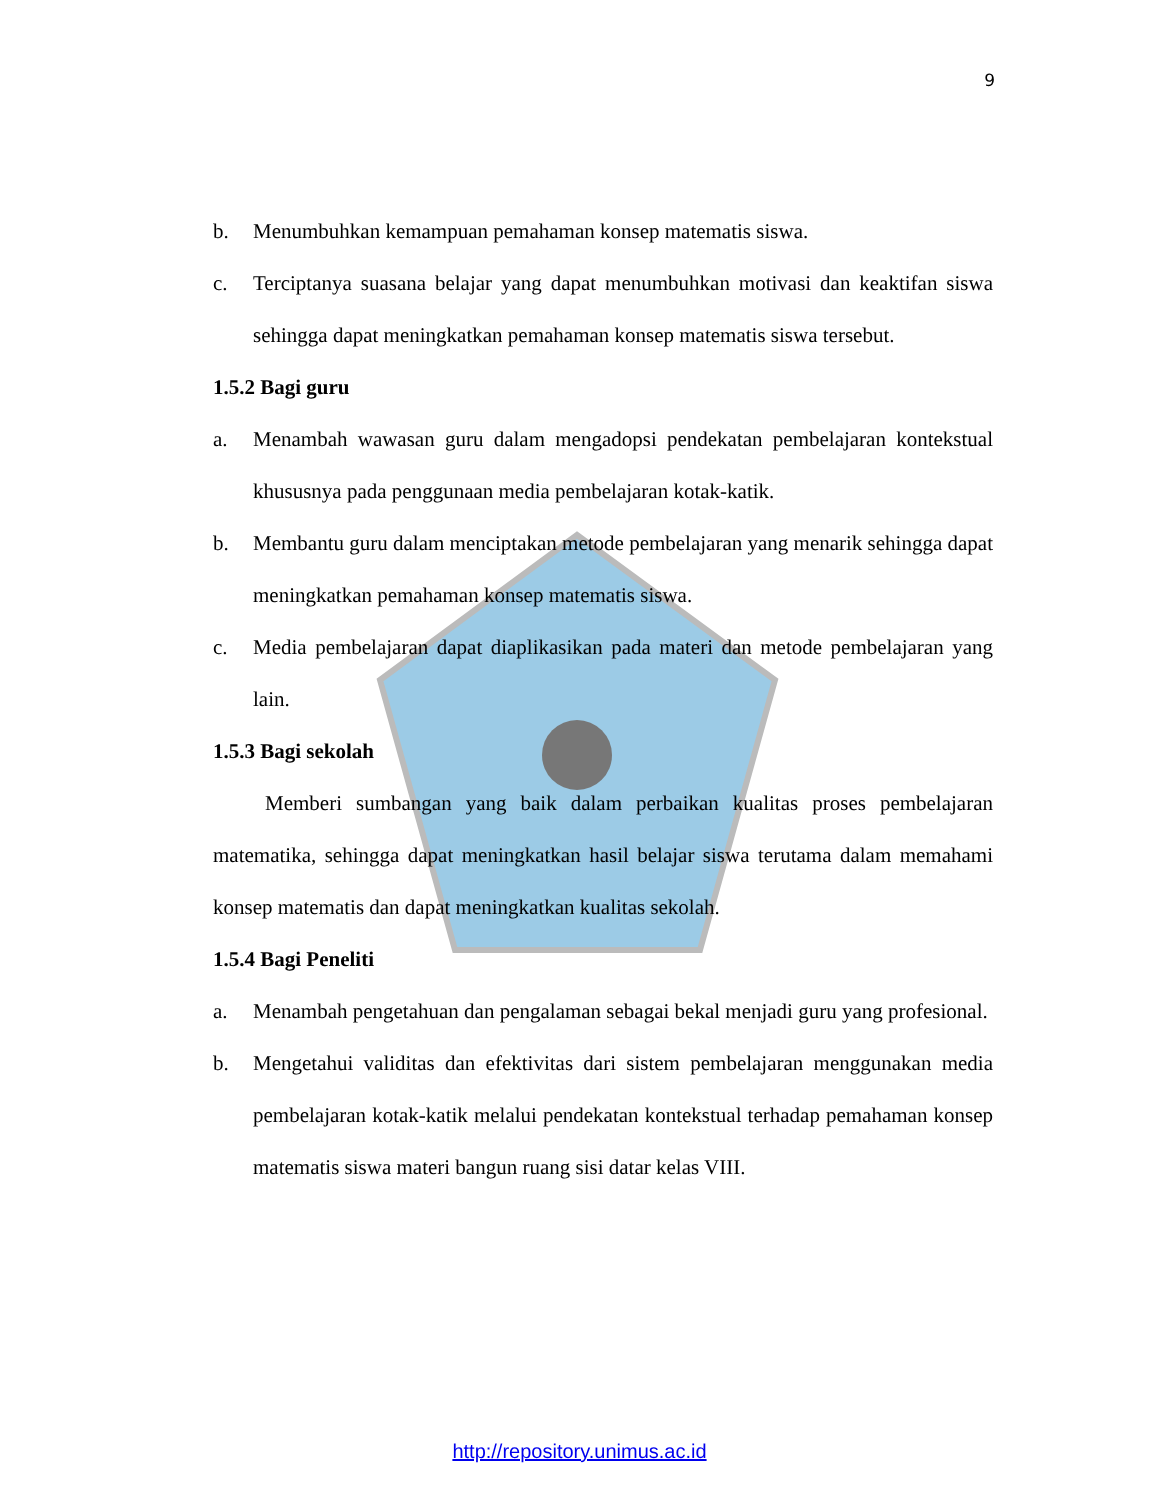9
b. Menumbuhkan kemampuan pemahaman konsep matematis siswa.
c. Terciptanya suasana belajar yang dapat menumbuhkan motivasi dan keaktifan siswa sehingga dapat meningkatkan pemahaman konsep matematis siswa tersebut.
1.5.2 Bagi guru
a. Menambah wawasan guru dalam mengadopsi pendekatan pembelajaran kontekstual khususnya pada penggunaan media pembelajaran kotak-katik.
b. Membantu guru dalam menciptakan metode pembelajaran yang menarik sehingga dapat meningkatkan pemahaman konsep matematis siswa.
c. Media pembelajaran dapat diaplikasikan pada materi dan metode pembelajaran yang lain.
1.5.3 Bagi sekolah
Memberi sumbangan yang baik dalam perbaikan kualitas proses pembelajaran matematika, sehingga dapat meningkatkan hasil belajar siswa terutama dalam memahami konsep matematis dan dapat meningkatkan kualitas sekolah.
1.5.4 Bagi Peneliti
a. Menambah pengetahuan dan pengalaman sebagai bekal menjadi guru yang profesional.
b. Mengetahui validitas dan efektivitas dari sistem pembelajaran menggunakan media pembelajaran kotak-katik melalui pendekatan kontekstual terhadap pemahaman konsep matematis siswa materi bangun ruang sisi datar kelas VIII.
http://repository.unimus.ac.id